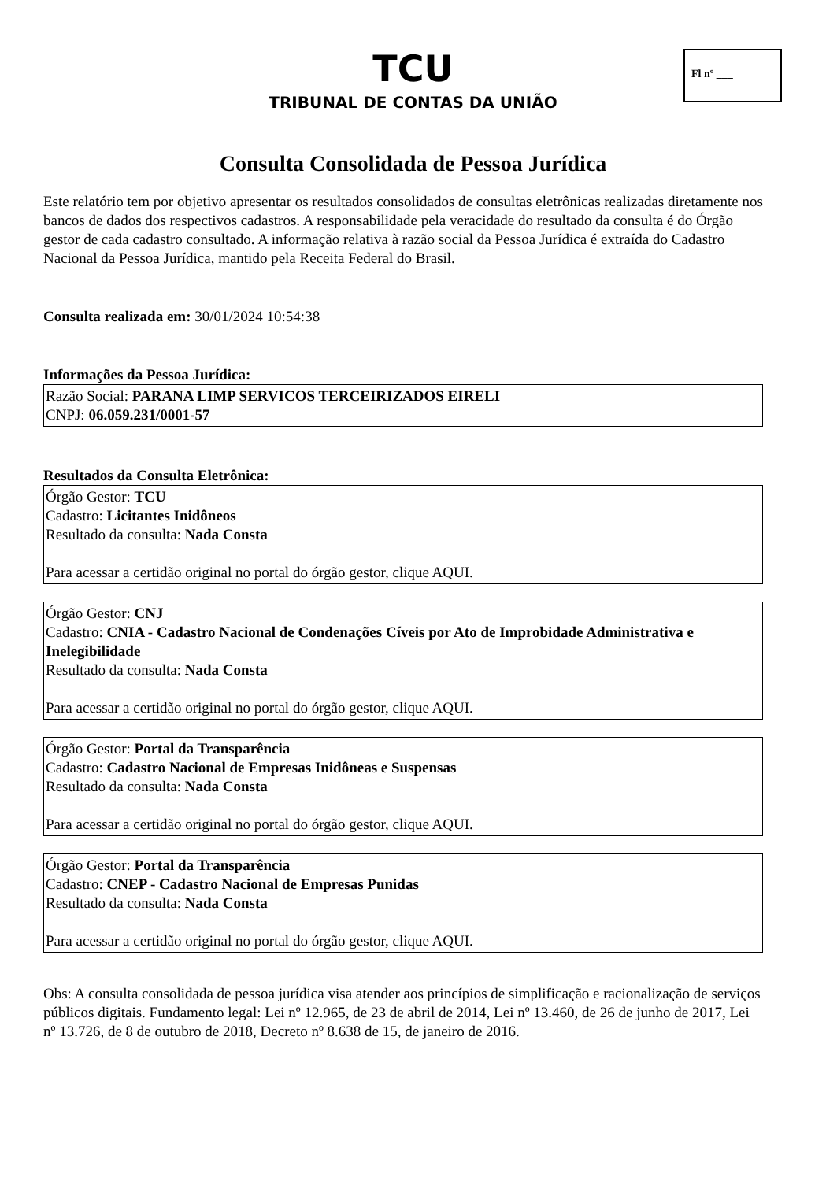Fl nº ___
TCU
TRIBUNAL DE CONTAS DA UNIÃO
Consulta Consolidada de Pessoa Jurídica
Este relatório tem por objetivo apresentar os resultados consolidados de consultas eletrônicas realizadas diretamente nos bancos de dados dos respectivos cadastros. A responsabilidade pela veracidade do resultado da consulta é do Órgão gestor de cada cadastro consultado. A informação relativa à razão social da Pessoa Jurídica é extraída do Cadastro Nacional da Pessoa Jurídica, mantido pela Receita Federal do Brasil.
Consulta realizada em: 30/01/2024 10:54:38
Informações da Pessoa Jurídica:
Razão Social: PARANA LIMP SERVICOS TERCEIRIZADOS EIRELI
CNPJ: 06.059.231/0001-57
Resultados da Consulta Eletrônica:
Órgão Gestor: TCU
Cadastro: Licitantes Inidôneos
Resultado da consulta: Nada Consta
Para acessar a certidão original no portal do órgão gestor, clique AQUI.
Órgão Gestor: CNJ
Cadastro: CNIA - Cadastro Nacional de Condenações Cíveis por Ato de Improbidade Administrativa e Inelegibilidade
Resultado da consulta: Nada Consta
Para acessar a certidão original no portal do órgão gestor, clique AQUI.
Órgão Gestor: Portal da Transparência
Cadastro: Cadastro Nacional de Empresas Inidôneas e Suspensas
Resultado da consulta: Nada Consta
Para acessar a certidão original no portal do órgão gestor, clique AQUI.
Órgão Gestor: Portal da Transparência
Cadastro: CNEP - Cadastro Nacional de Empresas Punidas
Resultado da consulta: Nada Consta
Para acessar a certidão original no portal do órgão gestor, clique AQUI.
Obs: A consulta consolidada de pessoa jurídica visa atender aos princípios de simplificação e racionalização de serviços públicos digitais. Fundamento legal: Lei nº 12.965, de 23 de abril de 2014, Lei nº 13.460, de 26 de junho de 2017, Lei nº 13.726, de 8 de outubro de 2018, Decreto nº 8.638 de 15, de janeiro de 2016.